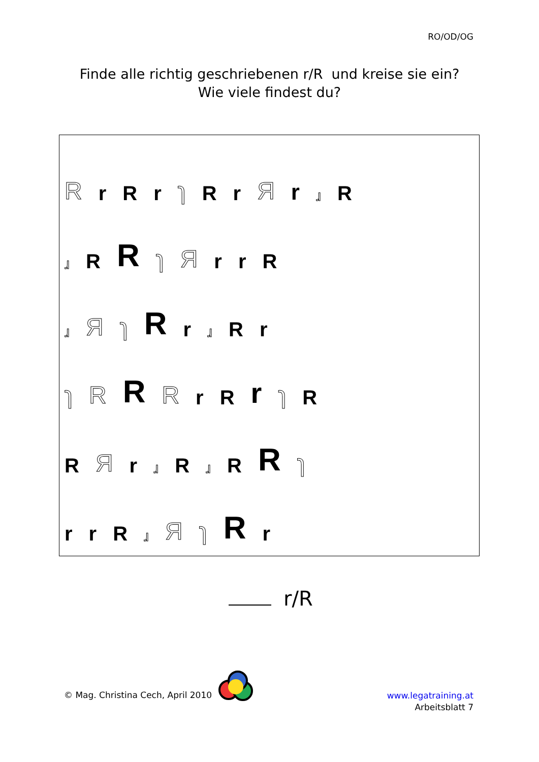RO/OD/OG
Finde alle richtig geschriebenen r/R und kreise sie ein?
Wie viele findest du?
Rr R r ɿ R r Я r ɹ R
ɹ R R ɿ Я r r R
ɹ Я ɿ R r ɹ R r
ɿ R R R r R r ɿ R
R Я r ɹ R ɹ R R ɿ
rr R ɹ Я ɿ R r
r/R
© Mag. Christina Cech, April 2010
www.legatraining.at
Arbeitsblatt 7